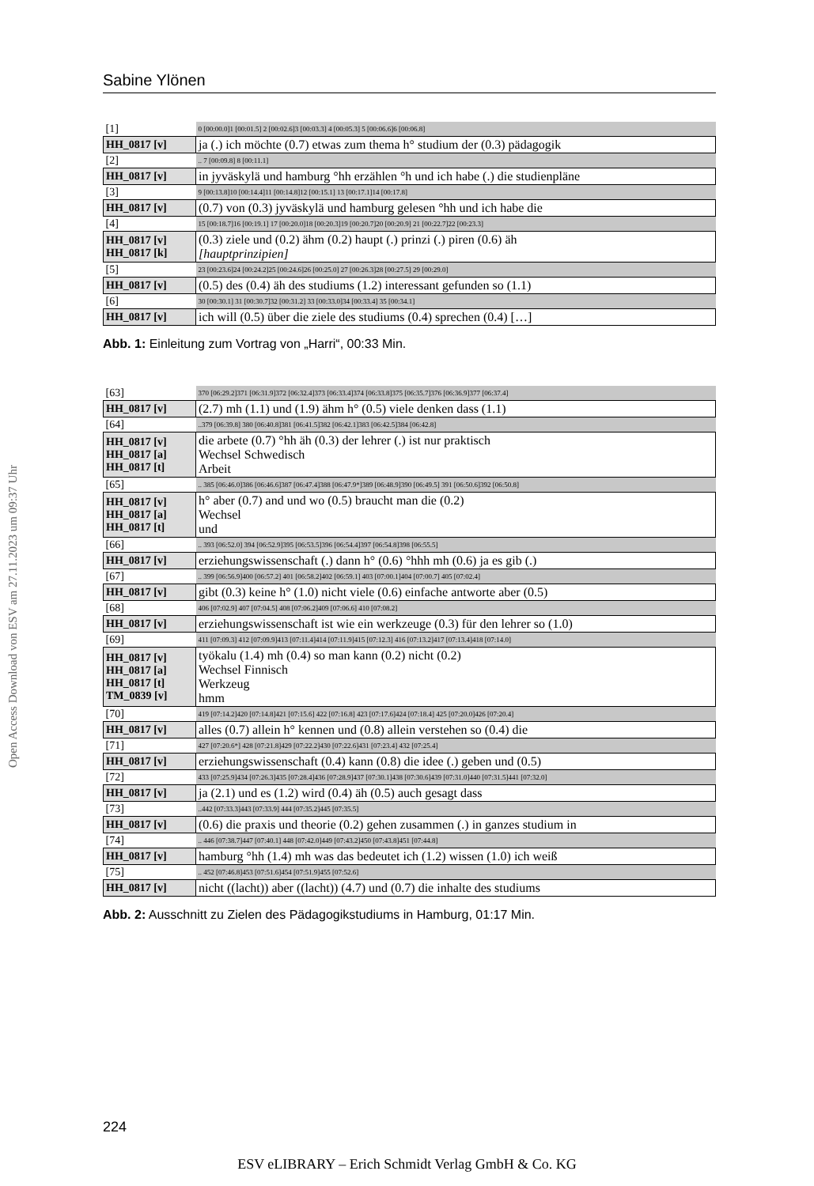Open Access Download von ESV am 27.11.2023 um 09:37 Uhr
Sabine Ylönen
| [1] | 0 [00:00.0]1 [00:01.5] 2 [00:02.6]3 [00:03.3] 4 [00:05.3] 5 [00:06.6]6 [00:06.8] |
| HH_0817 [v] | ja (.) ich möchte (0.7) etwas zum thema h° studium der (0.3) pädagogik |
| [2] | .. 7 [00:09.8] 8 [00:11.1] |
| HH_0817 [v] | in jyväskylä und hamburg °hh erzählen °h und ich habe (.) die studienpläne |
| [3] | 9 [00:13.8]10 [00:14.4]11 [00:14.8]12 [00:15.1] 13 [00:17.1]14 [00:17.8] |
| HH_0817 [v] | (0.7) von (0.3) jyväskylä und hamburg gelesen °hh und ich habe die |
| [4] | 15 [00:18.7]16 [00:19.1] 17 [00:20.0]18 [00:20.3]19 [00:20.7]20 [00:20.9] 21 [00:22.7]22 [00:23.3] |
| HH_0817 [v] HH_0817 [k] | (0.3) ziele und (0.2) ähm (0.2) haupt (.) prinzi (.) piren (0.6) äh [hauptprinzipien] |
| [5] | 23 [00:23.6]24 [00:24.2]25 [00:24.6]26 [00:25.0] 27 [00:26.3]28 [00:27.5] 29 [00:29.0] |
| HH_0817 [v] | (0.5) des (0.4) äh des studiums (1.2) interessant gefunden so (1.1) |
| [6] | 30 [00:30.1] 31 [00:30.7]32 [00:31.2] 33 [00:33.0]34 [00:33.4] 35 [00:34.1] |
| HH_0817 [v] | ich will (0.5) über die ziele des studiums (0.4) sprechen (0.4) […] |
Abb. 1: Einleitung zum Vortrag von „Harri“, 00:33 Min.
| [63] | 370 [06:29.2]371 [06:31.9]372 [06:32.4]373 [06:33.4]374 [06:33.8]375 [06:35.7]376 [06:36.9]377 [06:37.4] |
| HH_0817 [v] | (2.7) mh (1.1) und (1.9) ähm h° (0.5) viele denken dass (1.1) |
| [64] | ..379 [06:39.8] 380 [06:40.8]381 [06:41.5]382 [06:42.1]383 [06:42.5]384 [06:42.8] |
| HH_0817 [v] HH_0817 [a] HH_0817 [t] | die arbete (0.7) °hh äh (0.3) der lehrer (.) ist nur praktisch Wechsel Schwedisch Arbeit |
| [65] | .. 385 [06:46.0]386 [06:46.6]387 [06:47.4]388 [06:47.9*]389 [06:48.9]390 [06:49.5] 391 [06:50.6]392 [06:50.8] |
| HH_0817 [v] HH_0817 [a] HH_0817 [t] | h° aber (0.7) and und wo (0.5) braucht man die (0.2) Wechsel und |
| [66] | .. 393 [06:52.0] 394 [06:52.9]395 [06:53.5]396 [06:54.4]397 [06:54.8]398 [06:55.5] |
| HH_0817 [v] | erziehungswissenschaft (.) dann h° (0.6) °hhh mh (0.6) ja es gib (.) |
| [67] | .. 399 [06:56.9]400 [06:57.2] 401 [06:58.2]402 [06:59.1] 403 [07:00.1]404 [07:00.7] 405 [07:02.4] |
| HH_0817 [v] | gibt (0.3) keine h° (1.0) nicht viele (0.6) einfache antworte aber (0.5) |
| [68] | 406 [07:02.9] 407 [07:04.5] 408 [07:06.2]409 [07:06.6] 410 [07:08.2] |
| HH_0817 [v] | erziehungswissenschaft ist wie ein werkzeuge (0.3) für den lehrer so (1.0) |
| [69] | 411 [07:09.3] 412 [07:09.9]413 [07:11.4]414 [07:11.9]415 [07:12.3] 416 [07:13.2]417 [07:13.4]418 [07:14.0] |
| HH_0817 [v] HH_0817 [a] HH_0817 [t] TM_0839 [v] | työkalu (1.4) mh (0.4) so man kann (0.2) nicht (0.2) Wechsel Finnisch Werkzeug hmm |
| [70] | 419 [07:14.2]420 [07:14.8]421 [07:15.6] 422 [07:16.8] 423 [07:17.6]424 [07:18.4] 425 [07:20.0]426 [07:20.4] |
| HH_0817 [v] | alles (0.7) allein h° kennen und (0.8) allein verstehen so (0.4) die |
| [71] | 427 [07:20.6*] 428 [07:21.8]429 [07:22.2]430 [07:22.6]431 [07:23.4] 432 [07:25.4] |
| HH_0817 [v] | erziehungswissenschaft (0.4) kann (0.8) die idee (.) geben und (0.5) |
| [72] | 433 [07:25.9]434 [07:26.3]435 [07:28.4]436 [07:28.9]437 [07:30.1]438 [07:30.6]439 [07:31.0]440 [07:31.5]441 [07:32.0] |
| HH_0817 [v] | ja (2.1) und es (1.2) wird (0.4) äh (0.5) auch gesagt dass |
| [73] | ..442 [07:33.3]443 [07:33.9] 444 [07:35.2]445 [07:35.5] |
| HH_0817 [v] | (0.6) die praxis und theorie (0.2) gehen zusammen (.) in ganzes studium in |
| [74] | .. 446 [07:38.7]447 [07:40.1] 448 [07:42.0]449 [07:43.2]450 [07:43.8]451 [07:44.8] |
| HH_0817 [v] | hamburg °hh (1.4) mh was das bedeutet ich (1.2) wissen (1.0) ich weiß |
| [75] | .. 452 [07:46.8]453 [07:51.6]454 [07:51.9]455 [07:52.6] |
| HH_0817 [v] | nicht ((lacht)) aber ((lacht)) (4.7) und (0.7) die inhalte des studiums |
Abb. 2: Ausschnitt zu Zielen des Pädagogikstudiums in Hamburg, 01:17 Min.
224
ESV eLIBRARY – Erich Schmidt Verlag GmbH & Co. KG